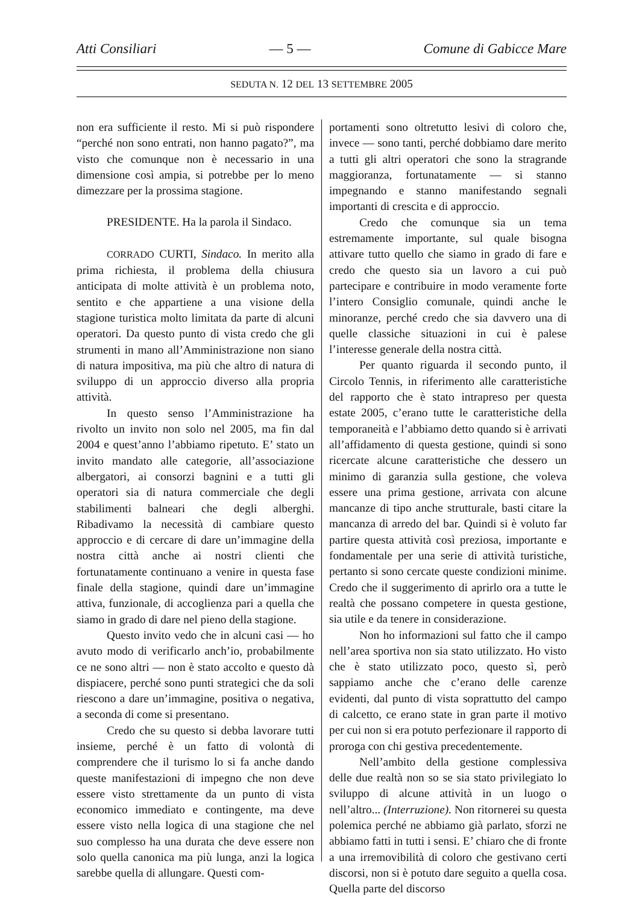Atti Consiliari — 5 — Comune di Gabicce Mare
SEDUTA N. 12 DEL 13 SETTEMBRE 2005
non era sufficiente il resto. Mi si può rispondere “perché non sono entrati, non hanno pagato?”, ma visto che comunque non è necessario in una dimensione così ampia, si potrebbe per lo meno dimezzare per la prossima stagione.
PRESIDENTE. Ha la parola il Sindaco.
CORRADO CURTI, Sindaco. In merito alla prima richiesta, il problema della chiusura anticipata di molte attività è un problema noto, sentito e che appartiene a una visione della stagione turistica molto limitata da parte di alcuni operatori. Da questo punto di vista credo che gli strumenti in mano all’Amministrazione non siano di natura impositiva, ma più che altro di natura di sviluppo di un approccio diverso alla propria attività.
In questo senso l’Amministrazione ha rivolto un invito non solo nel 2005, ma fin dal 2004 e quest’anno l’abbiamo ripetuto. E’ stato un invito mandato alle categorie, all’associazione albergatori, ai consorzi bagnini e a tutti gli operatori sia di natura commerciale che degli stabilimenti balneari che degli alberghi. Ribadivamo la necessità di cambiare questo approccio e di cercare di dare un’immagine della nostra città anche ai nostri clienti che fortunatamente continuano a venire in questa fase finale della stagione, quindi dare un’immagine attiva, funzionale, di accoglienza pari a quella che siamo in grado di dare nel pieno della stagione.
Questo invito vedo che in alcuni casi — ho avuto modo di verificarlo anch’io, probabilmente ce ne sono altri — non è stato accolto e questo dà dispiacere, perché sono punti strategici che da soli riescono a dare un’immagine, positiva o negativa, a seconda di come si presentano.
Credo che su questo si debba lavorare tutti insieme, perché è un fatto di volontà di comprendere che il turismo lo si fa anche dando queste manifestazioni di impegno che non deve essere visto strettamente da un punto di vista economico immediato e contingente, ma deve essere visto nella logica di una stagione che nel suo complesso ha una durata che deve essere non solo quella canonica ma più lunga, anzi la logica sarebbe quella di allungare. Questi com-
portamenti sono oltretutto lesivi di coloro che, invece — sono tanti, perché dobbiamo dare merito a tutti gli altri operatori che sono la stragrande maggioranza, fortunatamente — si stanno impegnando e stanno manifestando segnali importanti di crescita e di approccio.
Credo che comunque sia un tema estremamente importante, sul quale bisogna attivare tutto quello che siamo in grado di fare e credo che questo sia un lavoro a cui può partecipare e contribuire in modo veramente forte l’intero Consiglio comunale, quindi anche le minoranze, perché credo che sia davvero una di quelle classiche situazioni in cui è palese l’interesse generale della nostra città.
Per quanto riguarda il secondo punto, il Circolo Tennis, in riferimento alle caratteristiche del rapporto che è stato intrapreso per questa estate 2005, c’erano tutte le caratteristiche della temporaneità e l’abbiamo detto quando si è arrivati all’affidamento di questa gestione, quindi si sono ricercate alcune caratteristiche che dessero un minimo di garanzia sulla gestione, che voleva essere una prima gestione, arrivata con alcune mancanze di tipo anche strutturale, basti citare la mancanza di arredo del bar. Quindi si è voluto far partire questa attività così preziosa, importante e fondamentale per una serie di attività turistiche, pertanto si sono cercate queste condizioni minime. Credo che il suggerimento di aprirlo ora a tutte le realtà che possano competere in questa gestione, sia utile e da tenere in considerazione.
Non ho informazioni sul fatto che il campo nell’area sportiva non sia stato utilizzato. Ho visto che è stato utilizzato poco, questo sì, però sappiamo anche che c’erano delle carenze evidenti, dal punto di vista soprattutto del campo di calcetto, ce erano state in gran parte il motivo per cui non si era potuto perfezionare il rapporto di proroga con chi gestiva precedentemente.
Nell’ambito della gestione complessiva delle due realtà non so se sia stato privilegiato lo sviluppo di alcune attività in un luogo o nell’altro... (Interruzione). Non ritornerei su questa polemica perché ne abbiamo già parlato, sforzi ne abbiamo fatti in tutti i sensi. E’ chiaro che di fronte a una irremovibilità di coloro che gestivano certi discorsi, non si è potuto dare seguito a quella cosa. Quella parte del discorso